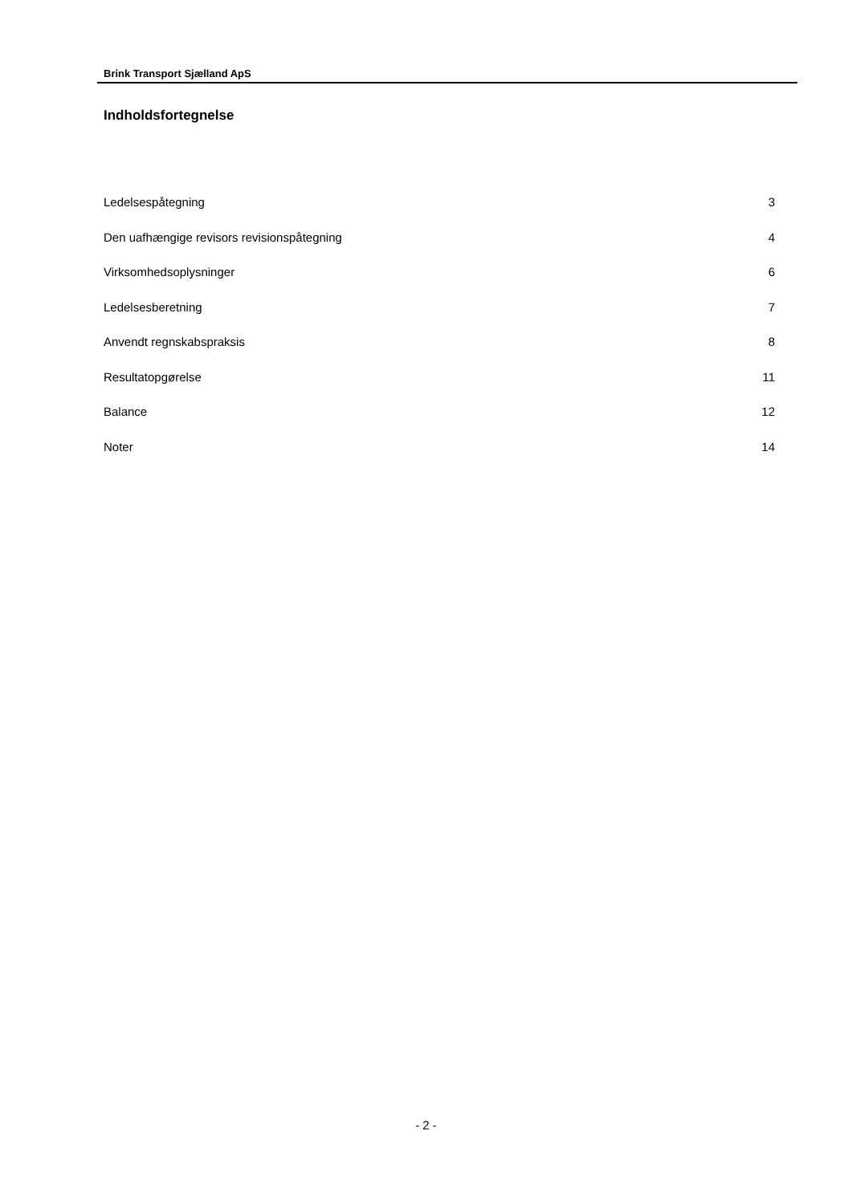Brink Transport Sjælland ApS
Indholdsfortegnelse
| Ledelsespåtegning | 3 |
| Den uafhængige revisors revisionspåtegning | 4 |
| Virksomhedsoplysninger | 6 |
| Ledelsesberetning | 7 |
| Anvendt regnskabspraksis | 8 |
| Resultatopgørelse | 11 |
| Balance | 12 |
| Noter | 14 |
- 2 -